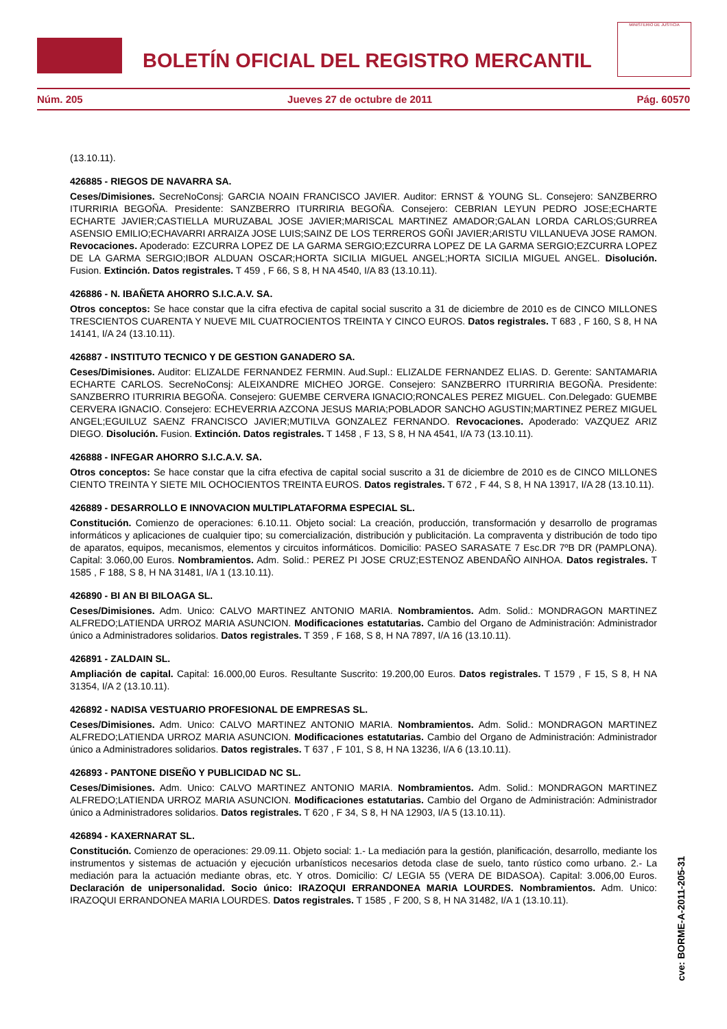BOLETÍN OFICIAL DEL REGISTRO MERCANTIL
MINISTERIO DE JUSTICIA
Núm. 205 Jueves 27 de octubre de 2011 Pág. 60570
(13.10.11).
426885 - RIEGOS DE NAVARRA SA.
Ceses/Dimisiones. SecreNoConsj: GARCIA NOAIN FRANCISCO JAVIER. Auditor: ERNST & YOUNG SL. Consejero: SANZBERRO ITURRIRIA BEGOÑA. Presidente: SANZBERRO ITURRIRIA BEGOÑA. Consejero: CEBRIAN LEYUN PEDRO JOSE;ECHARTE ECHARTE JAVIER;CASTIELLA MURUZABAL JOSE JAVIER;MARISCAL MARTINEZ AMADOR;GALAN LORDA CARLOS;GURREA ASENSIO EMILIO;ECHAVARRI ARRAIZA JOSE LUIS;SAINZ DE LOS TERREROS GOÑI JAVIER;ARISTU VILLANUEVA JOSE RAMON. Revocaciones. Apoderado: EZCURRA LOPEZ DE LA GARMA SERGIO;EZCURRA LOPEZ DE LA GARMA SERGIO;EZCURRA LOPEZ DE LA GARMA SERGIO;IBOR ALDUAN OSCAR;HORTA SICILIA MIGUEL ANGEL;HORTA SICILIA MIGUEL ANGEL. Disolución. Fusion. Extinción. Datos registrales. T 459 , F 66, S 8, H NA 4540, I/A 83 (13.10.11).
426886 - N. IBAÑETA AHORRO S.I.C.A.V. SA.
Otros conceptos: Se hace constar que la cifra efectiva de capital social suscrito a 31 de diciembre de 2010 es de CINCO MILLONES TRESCIENTOS CUARENTA Y NUEVE MIL CUATROCIENTOS TREINTA Y CINCO EUROS. Datos registrales. T 683 , F 160, S 8, H NA 14141, I/A 24 (13.10.11).
426887 - INSTITUTO TECNICO Y DE GESTION GANADERO SA.
Ceses/Dimisiones. Auditor: ELIZALDE FERNANDEZ FERMIN. Aud.Supl.: ELIZALDE FERNANDEZ ELIAS. D. Gerente: SANTAMARIA ECHARTE CARLOS. SecreNoConsj: ALEIXANDRE MICHEO JORGE. Consejero: SANZBERRO ITURRIRIA BEGOÑA. Presidente: SANZBERRO ITURRIRIA BEGOÑA. Consejero: GUEMBE CERVERA IGNACIO;RONCALES PEREZ MIGUEL. Con.Delegado: GUEMBE CERVERA IGNACIO. Consejero: ECHEVERRIA AZCONA JESUS MARIA;POBLADOR SANCHO AGUSTIN;MARTINEZ PEREZ MIGUEL ANGEL;EGUILUZ SAENZ FRANCISCO JAVIER;MUTILVA GONZALEZ FERNANDO. Revocaciones. Apoderado: VAZQUEZ ARIZ DIEGO. Disolución. Fusion. Extinción. Datos registrales. T 1458 , F 13, S 8, H NA 4541, I/A 73 (13.10.11).
426888 - INFEGAR AHORRO S.I.C.A.V. SA.
Otros conceptos: Se hace constar que la cifra efectiva de capital social suscrito a 31 de diciembre de 2010 es de CINCO MILLONES CIENTO TREINTA Y SIETE MIL OCHOCIENTOS TREINTA EUROS. Datos registrales. T 672 , F 44, S 8, H NA 13917, I/A 28 (13.10.11).
426889 - DESARROLLO E INNOVACION MULTIPLATAFORMA ESPECIAL SL.
Constitución. Comienzo de operaciones: 6.10.11. Objeto social: La creación, producción, transformación y desarrollo de programas informáticos y aplicaciones de cualquier tipo; su comercialización, distribución y publicitación. La compraventa y distribución de todo tipo de aparatos, equipos, mecanismos, elementos y circuitos informáticos. Domicilio: PASEO SARASATE 7 Esc.DR 7ºB DR (PAMPLONA). Capital: 3.060,00 Euros. Nombramientos. Adm. Solid.: PEREZ PI JOSE CRUZ;ESTENOZ ABENDAÑO AINHOA. Datos registrales. T 1585 , F 188, S 8, H NA 31481, I/A 1 (13.10.11).
426890 - BI AN BI BILOAGA SL.
Ceses/Dimisiones. Adm. Unico: CALVO MARTINEZ ANTONIO MARIA. Nombramientos. Adm. Solid.: MONDRAGON MARTINEZ ALFREDO;LATIENDA URROZ MARIA ASUNCION. Modificaciones estatutarias. Cambio del Organo de Administración: Administrador único a Administradores solidarios. Datos registrales. T 359 , F 168, S 8, H NA 7897, I/A 16 (13.10.11).
426891 - ZALDAIN SL.
Ampliación de capital. Capital: 16.000,00 Euros. Resultante Suscrito: 19.200,00 Euros. Datos registrales. T 1579 , F 15, S 8, H NA 31354, I/A 2 (13.10.11).
426892 - NADISA VESTUARIO PROFESIONAL DE EMPRESAS SL.
Ceses/Dimisiones. Adm. Unico: CALVO MARTINEZ ANTONIO MARIA. Nombramientos. Adm. Solid.: MONDRAGON MARTINEZ ALFREDO;LATIENDA URROZ MARIA ASUNCION. Modificaciones estatutarias. Cambio del Organo de Administración: Administrador único a Administradores solidarios. Datos registrales. T 637 , F 101, S 8, H NA 13236, I/A 6 (13.10.11).
426893 - PANTONE DISEÑO Y PUBLICIDAD NC SL.
Ceses/Dimisiones. Adm. Unico: CALVO MARTINEZ ANTONIO MARIA. Nombramientos. Adm. Solid.: MONDRAGON MARTINEZ ALFREDO;LATIENDA URROZ MARIA ASUNCION. Modificaciones estatutarias. Cambio del Organo de Administración: Administrador único a Administradores solidarios. Datos registrales. T 620 , F 34, S 8, H NA 12903, I/A 5 (13.10.11).
426894 - KAXERNARAT SL.
Constitución. Comienzo de operaciones: 29.09.11. Objeto social: 1.- La mediación para la gestión, planificación, desarrollo, mediante los instrumentos y sistemas de actuación y ejecución urbanísticos necesarios detoda clase de suelo, tanto rústico como urbano. 2.- La mediación para la actuación mediante obras, etc. Y otros. Domicilio: C/ LEGIA 55 (VERA DE BIDASOA). Capital: 3.006,00 Euros. Declaración de unipersonalidad. Socio único: IRAZOQUI ERRANDONEA MARIA LOURDES. Nombramientos. Adm. Unico: IRAZOQUI ERRANDONEA MARIA LOURDES. Datos registrales. T 1585 , F 200, S 8, H NA 31482, I/A 1 (13.10.11).
cve: BORME-A-2011-205-31